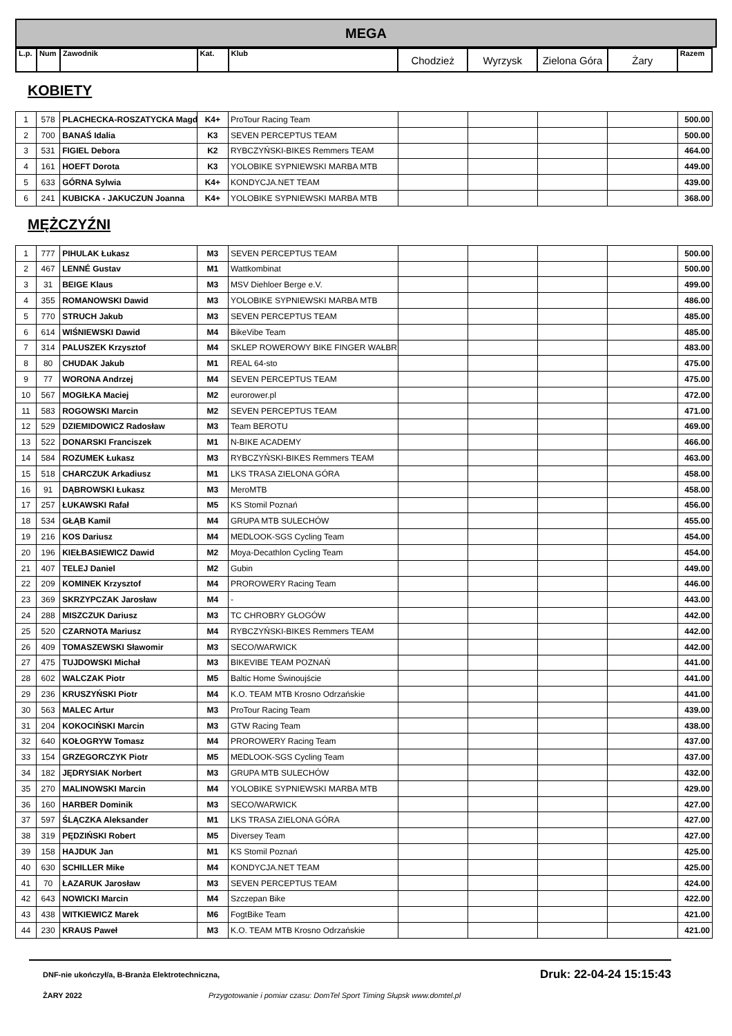MEGA
| L.p. | Num | Zawodnik | Kat. | Klub | Chodzież | Wyrzysk | Zielona Góra | Żary | Razem |
| --- | --- | --- | --- | --- | --- | --- | --- | --- | --- |
KOBIETY
| 1 | 578 | PLACHECKA-ROSZATYCKA Magd | K4+ | ProTour Racing Team | | | | | 500.00 |
| 2 | 700 | BANAŚ Idalia | K3 | SEVEN PERCEPTUS TEAM | | | | | 500.00 |
| 3 | 531 | FIGIEL Debora | K2 | RYBCZYŃSKI-BIKES Remmers TEAM | | | | | 464.00 |
| 4 | 161 | HOEFT Dorota | K3 | YOLOBIKE SYPNIEWSKI MARBA MTB | | | | | 449.00 |
| 5 | 633 | GÓRNA Sylwia | K4+ | KONDYCJA.NET TEAM | | | | | 439.00 |
| 6 | 241 | KUBICKA - JAKUCZUN Joanna | K4+ | YOLOBIKE SYPNIEWSKI MARBA MTB | | | | | 368.00 |
MĘŻCZYŹNI
| 1 | 777 | PIHULAK Łukasz | M3 | SEVEN PERCEPTUS TEAM | | | | | 500.00 |
| 2 | 467 | LENNÉ Gustav | M1 | Wattkombinat | | | | | 500.00 |
| 3 | 31 | BEIGE Klaus | M3 | MSV Diehloer Berge e.V. | | | | | 499.00 |
| 4 | 355 | ROMANOWSKI Dawid | M3 | YOLOBIKE SYPNIEWSKI MARBA MTB | | | | | 486.00 |
| 5 | 770 | STRUCH Jakub | M3 | SEVEN PERCEPTUS TEAM | | | | | 485.00 |
| 6 | 614 | WIŚNIEWSKI Dawid | M4 | BikeVibe Team | | | | | 485.00 |
| 7 | 314 | PALUSZEK Krzysztof | M4 | SKLEP ROWEROWY BIKE FINGER WAŁBR | | | | | 483.00 |
| 8 | 80 | CHUDAK Jakub | M1 | REAL 64-sto | | | | | 475.00 |
| 9 | 77 | WORONA Andrzej | M4 | SEVEN PERCEPTUS TEAM | | | | | 475.00 |
| 10 | 567 | MOGIŁKA Maciej | M2 | eurorower.pl | | | | | 472.00 |
| 11 | 583 | ROGOWSKI Marcin | M2 | SEVEN PERCEPTUS TEAM | | | | | 471.00 |
| 12 | 529 | DZIEMIDOWICZ Radosław | M3 | Team BEROTU | | | | | 469.00 |
| 13 | 522 | DONARSKI Franciszek | M1 | N-BIKE ACADEMY | | | | | 466.00 |
| 14 | 584 | ROZUMEK Łukasz | M3 | RYBCZYŃSKI-BIKES Remmers TEAM | | | | | 463.00 |
| 15 | 518 | CHARCZUK Arkadiusz | M1 | LKS TRASA ZIELONA GÓRA | | | | | 458.00 |
| 16 | 91 | DĄBROWSKI Łukasz | M3 | MeroMTB | | | | | 458.00 |
| 17 | 257 | ŁUKAWSKI Rafał | M5 | KS Stomil Poznań | | | | | 456.00 |
| 18 | 534 | GŁĄB Kamil | M4 | GRUPA MTB SULECHÓW | | | | | 455.00 |
| 19 | 216 | KOS Dariusz | M4 | MEDLOOK-SGS Cycling Team | | | | | 454.00 |
| 20 | 196 | KIEŁBASIEWICZ Dawid | M2 | Moya-Decathlon Cycling Team | | | | | 454.00 |
| 21 | 407 | TELEJ Daniel | M2 | Gubin | | | | | 449.00 |
| 22 | 209 | KOMINEK Krzysztof | M4 | PROROWERY Racing Team | | | | | 446.00 |
| 23 | 369 | SKRZYPCZAK Jarosław | M4 | - | | | | | 443.00 |
| 24 | 288 | MISZCZUK Dariusz | M3 | TC CHROBRY GŁOGÓW | | | | | 442.00 |
| 25 | 520 | CZARNOTA Mariusz | M4 | RYBCZYŃSKI-BIKES Remmers TEAM | | | | | 442.00 |
| 26 | 409 | TOMASZEWSKI Sławomir | M3 | SECO/WARWICK | | | | | 442.00 |
| 27 | 475 | TUJDOWSKI Michał | M3 | BIKEVIBE TEAM POZNAŃ | | | | | 441.00 |
| 28 | 602 | WALCZAK Piotr | M5 | Baltic Home Świnoujście | | | | | 441.00 |
| 29 | 236 | KRUSZYŃSKI Piotr | M4 | K.O. TEAM MTB Krosno Odrzańskie | | | | | 441.00 |
| 30 | 563 | MALEC Artur | M3 | ProTour Racing Team | | | | | 439.00 |
| 31 | 204 | KOKOCIŃSKI Marcin | M3 | GTW Racing Team | | | | | 438.00 |
| 32 | 640 | KOŁOGRYW Tomasz | M4 | PROROWERY Racing Team | | | | | 437.00 |
| 33 | 154 | GRZEGORCZYK Piotr | M5 | MEDLOOK-SGS Cycling Team | | | | | 437.00 |
| 34 | 182 | JĘDRYSIAK Norbert | M3 | GRUPA MTB SULECHÓW | | | | | 432.00 |
| 35 | 270 | MALINOWSKI Marcin | M4 | YOLOBIKE SYPNIEWSKI MARBA MTB | | | | | 429.00 |
| 36 | 160 | HARBER Dominik | M3 | SECO/WARWICK | | | | | 427.00 |
| 37 | 597 | ŚLĄCZKA Aleksander | M1 | LKS TRASA ZIELONA GÓRA | | | | | 427.00 |
| 38 | 319 | PĘDZIŃSKI Robert | M5 | Diversey Team | | | | | 427.00 |
| 39 | 158 | HAJDUK Jan | M1 | KS Stomil Poznań | | | | | 425.00 |
| 40 | 630 | SCHILLER Mike | M4 | KONDYCJA.NET TEAM | | | | | 425.00 |
| 41 | 70 | ŁAZARUK Jarosław | M3 | SEVEN PERCEPTUS TEAM | | | | | 424.00 |
| 42 | 643 | NOWICKI Marcin | M4 | Szczepan Bike | | | | | 422.00 |
| 43 | 438 | WITKIEWICZ Marek | M6 | FogtBike Team | | | | | 421.00 |
| 44 | 230 | KRAUS Paweł | M3 | K.O. TEAM MTB Krosno Odrzańskie | | | | | 421.00 |
DNF-nie ukończył/a, B-Branża Elektrotechniczna, Druk: 22-04-24 15:15:43
ŻARY 2022 Przygotowanie i pomiar czasu: DomTel Sport Timing Słupsk www.domtel.pl